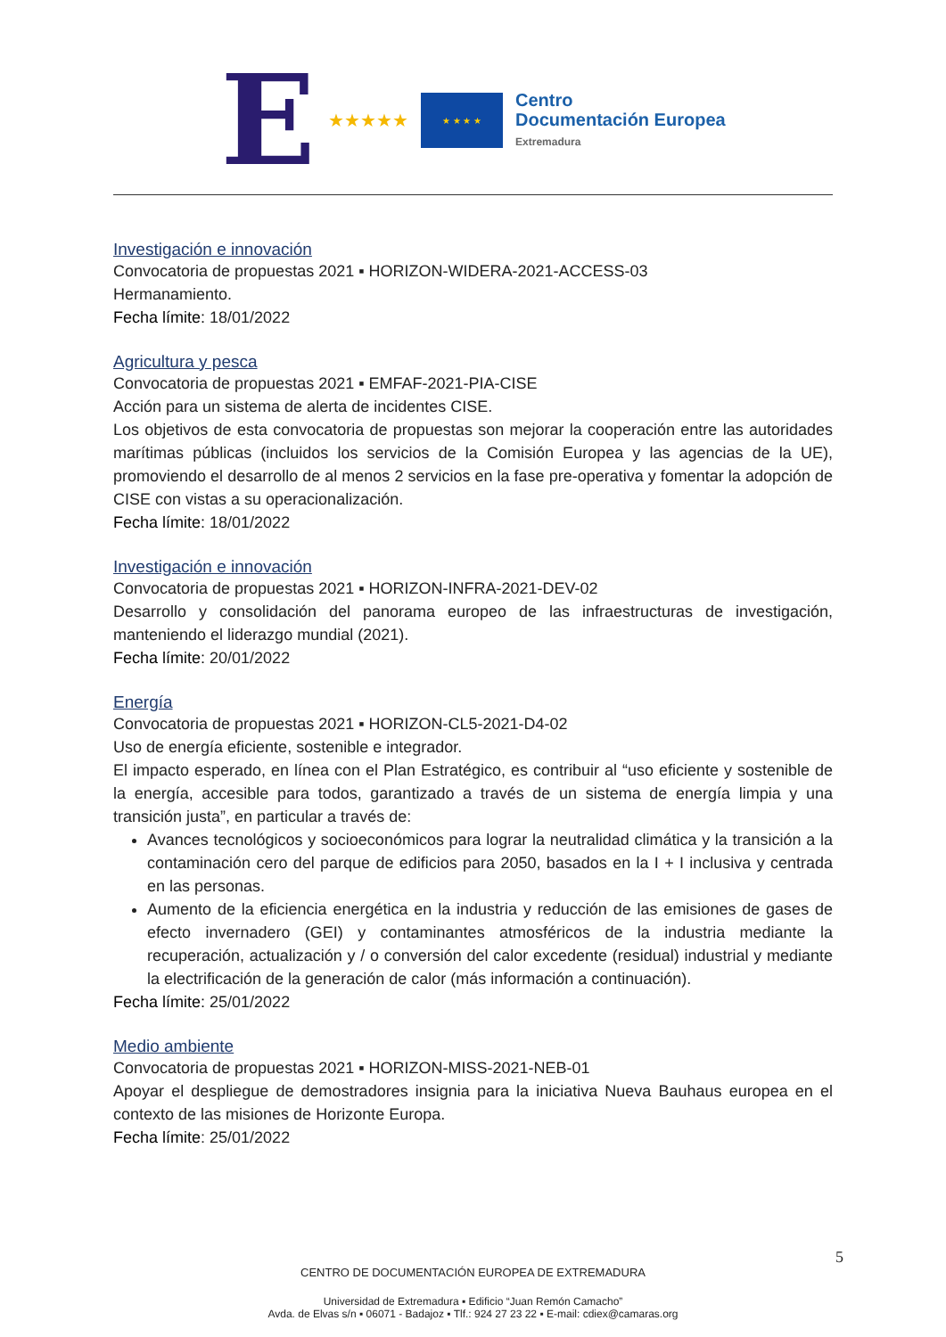E ★★★★★
★ ★ ★ ★
Centro
Documentación Europea
Extremadura
Investigación e innovación
Convocatoria de propuestas 2021 ▪ HORIZON-WIDERA-2021-ACCESS-03
Hermanamiento.
Fecha límite: 18/01/2022
Agricultura y pesca
Convocatoria de propuestas 2021 ▪ EMFAF-2021-PIA-CISE
Acción para un sistema de alerta de incidentes CISE.
Los objetivos de esta convocatoria de propuestas son mejorar la cooperación entre las autoridades marítimas públicas (incluidos los servicios de la Comisión Europea y las agencias de la UE), promoviendo el desarrollo de al menos 2 servicios en la fase pre-operativa y fomentar la adopción de CISE con vistas a su operacionalización.
Fecha límite: 18/01/2022
Investigación e innovación
Convocatoria de propuestas 2021 ▪ HORIZON-INFRA-2021-DEV-02
Desarrollo y consolidación del panorama europeo de las infraestructuras de investigación, manteniendo el liderazgo mundial (2021).
Fecha límite: 20/01/2022
Energía
Convocatoria de propuestas 2021 ▪ HORIZON-CL5-2021-D4-02
Uso de energía eficiente, sostenible e integrador.
El impacto esperado, en línea con el Plan Estratégico, es contribuir al “uso eficiente y sostenible de la energía, accesible para todos, garantizado a través de un sistema de energía limpia y una transición justa”, en particular a través de:
Avances tecnológicos y socioeconómicos para lograr la neutralidad climática y la transición a la contaminación cero del parque de edificios para 2050, basados en la I + I inclusiva y centrada en las personas.
Aumento de la eficiencia energética en la industria y reducción de las emisiones de gases de efecto invernadero (GEI) y contaminantes atmosféricos de la industria mediante la recuperación, actualización y / o conversión del calor excedente (residual) industrial y mediante la electrificación de la generación de calor (más información a continuación).
Fecha límite: 25/01/2022
Medio ambiente
Convocatoria de propuestas 2021 ▪ HORIZON-MISS-2021-NEB-01
Apoyar el despliegue de demostradores insignia para la iniciativa Nueva Bauhaus europea en el contexto de las misiones de Horizonte Europa.
Fecha límite: 25/01/2022
5
CENTRO DE DOCUMENTACIÓN EUROPEA DE EXTREMADURA
Universidad de Extremadura ▪ Edificio “Juan Remón Camacho”
Avda. de Elvas s/n ▪ 06071 - Badajoz ▪ Tlf.: 924 27 23 22 ▪ E-mail: cdiex@camaras.org